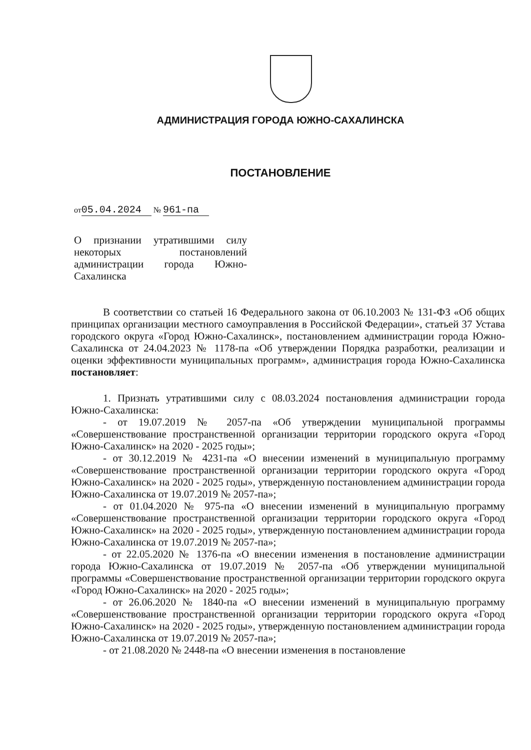АДМИНИСТРАЦИЯ ГОРОДА ЮЖНО-САХАЛИНСКА
ПОСТАНОВЛЕНИЕ
от05.04.2024 № 961-па
О признании утратившими силу некоторых постановлений администрации города Южно-Сахалинска
В соответствии со статьей 16 Федерального закона от 06.10.2003 № 131-ФЗ «Об общих принципах организации местного самоуправления в Российской Федерации», статьей 37 Устава городского округа «Город Южно-Сахалинск», постановлением администрации города Южно-Сахалинска от 24.04.2023 № 1178-па «Об утверждении Порядка разработки, реализации и оценки эффективности муниципальных программ», администрация города Южно-Сахалинска постановляет:
1. Признать утратившими силу с 08.03.2024 постановления администрации города Южно-Сахалинска:
- от 19.07.2019 № 2057-па «Об утверждении муниципальной программы «Совершенствование пространственной организации территории городского округа «Город Южно-Сахалинск» на 2020 - 2025 годы»;
- от 30.12.2019 № 4231-па «О внесении изменений в муниципальную программу «Совершенствование пространственной организации территории городского округа «Город Южно-Сахалинск» на 2020 - 2025 годы», утвержденную постановлением администрации города Южно-Сахалинска от 19.07.2019 № 2057-па»;
- от 01.04.2020 № 975-па «О внесении изменений в муниципальную программу «Совершенствование пространственной организации территории городского округа «Город Южно-Сахалинск» на 2020 - 2025 годы», утвержденную постановлением администрации города Южно-Сахалинска от 19.07.2019 № 2057-па»;
- от 22.05.2020 № 1376-па «О внесении изменения в постановление администрации города Южно-Сахалинска от 19.07.2019 № 2057-па «Об утверждении муниципальной программы «Совершенствование пространственной организации территории городского округа «Город Южно-Сахалинск» на 2020 - 2025 годы»;
- от 26.06.2020 № 1840-па «О внесении изменений в муниципальную программу «Совершенствование пространственной организации территории городского округа «Город Южно-Сахалинск» на 2020 - 2025 годы», утвержденную постановлением администрации города Южно-Сахалинска от 19.07.2019 № 2057-па»;
- от 21.08.2020 № 2448-па «О внесении изменения в постановление